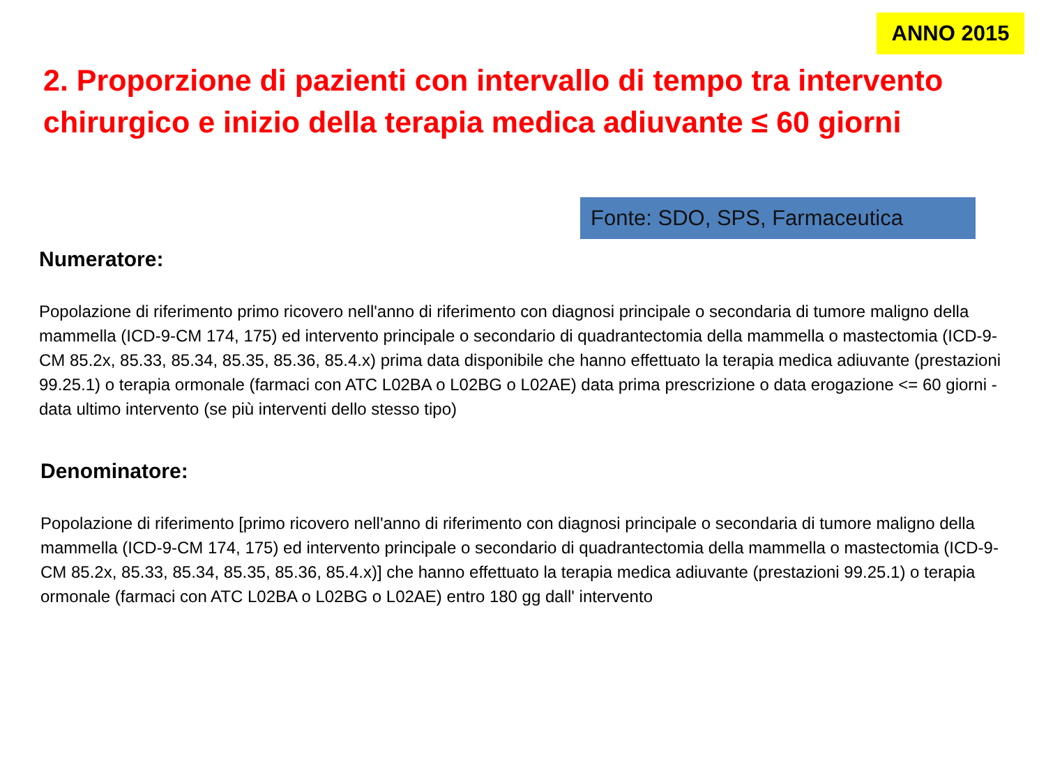ANNO 2015
2. Proporzione di pazienti con intervallo di tempo tra intervento chirurgico e inizio della terapia medica adiuvante ≤ 60 giorni
Fonte: SDO, SPS, Farmaceutica
Numeratore:
Popolazione di riferimento primo ricovero nell'anno di riferimento con diagnosi principale o secondaria di tumore maligno della mammella (ICD-9-CM 174, 175) ed intervento principale o secondario di quadrantectomia della mammella o mastectomia (ICD-9-CM 85.2x, 85.33, 85.34, 85.35, 85.36, 85.4.x) prima data disponibile che hanno effettuato la terapia medica adiuvante (prestazioni 99.25.1) o terapia ormonale (farmaci con ATC L02BA o L02BG o L02AE) data prima prescrizione o data erogazione <= 60 giorni - data ultimo intervento (se più interventi dello stesso tipo)
Denominatore:
Popolazione di riferimento [primo ricovero nell'anno di riferimento con diagnosi principale o secondaria di tumore maligno della mammella (ICD-9-CM 174, 175) ed intervento principale o secondario di quadrantectomia della mammella o mastectomia (ICD-9-CM 85.2x, 85.33, 85.34, 85.35, 85.36, 85.4.x)] che hanno effettuato la terapia medica adiuvante (prestazioni 99.25.1) o terapia ormonale (farmaci con ATC L02BA o L02BG o L02AE) entro 180 gg dall' intervento